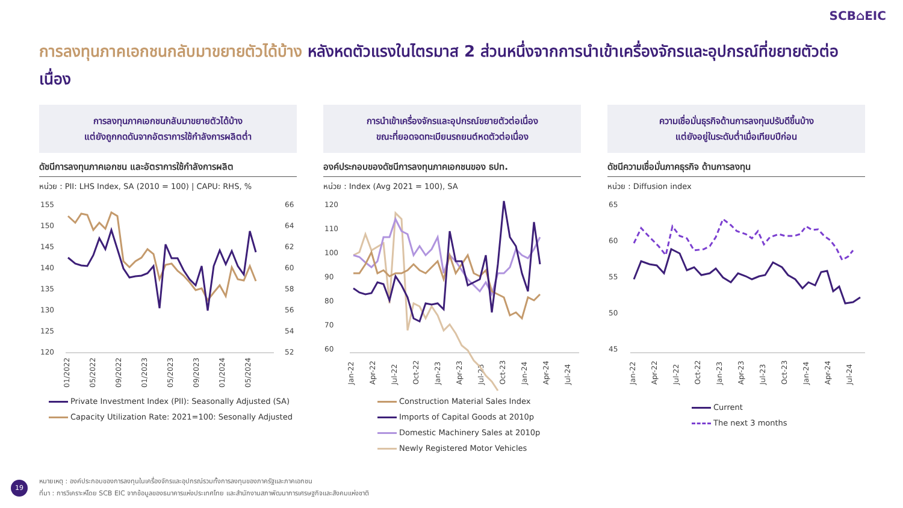SCB⌂EIC
การลงทุนภาคเอกชนกลับมาขยายตัวได้บ้าง หลังหดตัวแรงในไตรมาส 2 ส่วนหนึ่งจากการนำเข้าเครื่องจักรและอุปกรณ์ที่ขยายตัวต่อเนื่อง
การลงทุนภาคเอกชนกลับมาขยายตัวได้บ้าง
แต่ยังถูกกดดันจากอัตราการใช้กำลังการผลิตต่ำ
ดัชนีการลงทุนภาคเอกชน และอัตราการใช้กำลังการผลิต
หน่วย : PII: LHS Index, SA (2010 = 100) | CAPU: RHS, %
155
150
145
140
135
130
125
120
66
64
62
60
58
56
54
52
01/2022
05/2022
09/2022
01/2023
05/2023
09/2023
01/2024
05/2024
Private Investment Index (PII): Seasonally Adjusted (SA)
Capacity Utilization Rate: 2021=100: Sesonally Adjusted
การนำเข้าเครื่องจักรและอุปกรณ์ขยายตัวต่อเนื่อง
ขณะที่ยอดจดทะเบียนรถยนต์หดตัวต่อเนื่อง
องค์ประกอบของดัชนีการลงทุนภาคเอกชนของ ธปท.
หน่วย : Index (Avg 2021 = 100), SA
120
110
100
90
80
70
60
Jan-22
Apr-22
Jul-22
Oct-22
Jan-23
Apr-23
Jul-23
Oct-23
Jan-24
Apr-24
Jul-24
Construction Material Sales Index
Imports of Capital Goods at 2010p
Domestic Machinery Sales at 2010p
Newly Registered Motor Vehicles
ความเชื่อมั่นธุรกิจด้านการลงทุนปรับดีขึ้นบ้าง
แต่ยังอยู่ในระดับต่ำเมื่อเทียบปีก่อน
ดัชนีความเชื่อมั่นภาคธุรกิจ ด้านการลงทุน
หน่วย : Diffusion index
65
60
55
50
45
Jan-22
Apr-22
Jul-22
Oct-22
Jan-23
Apr-23
Jul-23
Oct-23
Jan-24
Apr-24
Jul-24
Current
The next 3 months
19
หมายเหตุ : องค์ประกอบของการลงทุนในเครื่องจักรและอุปกรณ์รวมทั้งการลงทุนของภาครัฐและภาคเอกชน
ที่มา : การวิเคราะห์โดย SCB EIC จากข้อมูลของธนาคารแห่งประเทศไทย และสำนักงานสภาพัฒนาการเศรษฐกิจและสังคมแห่งชาติ